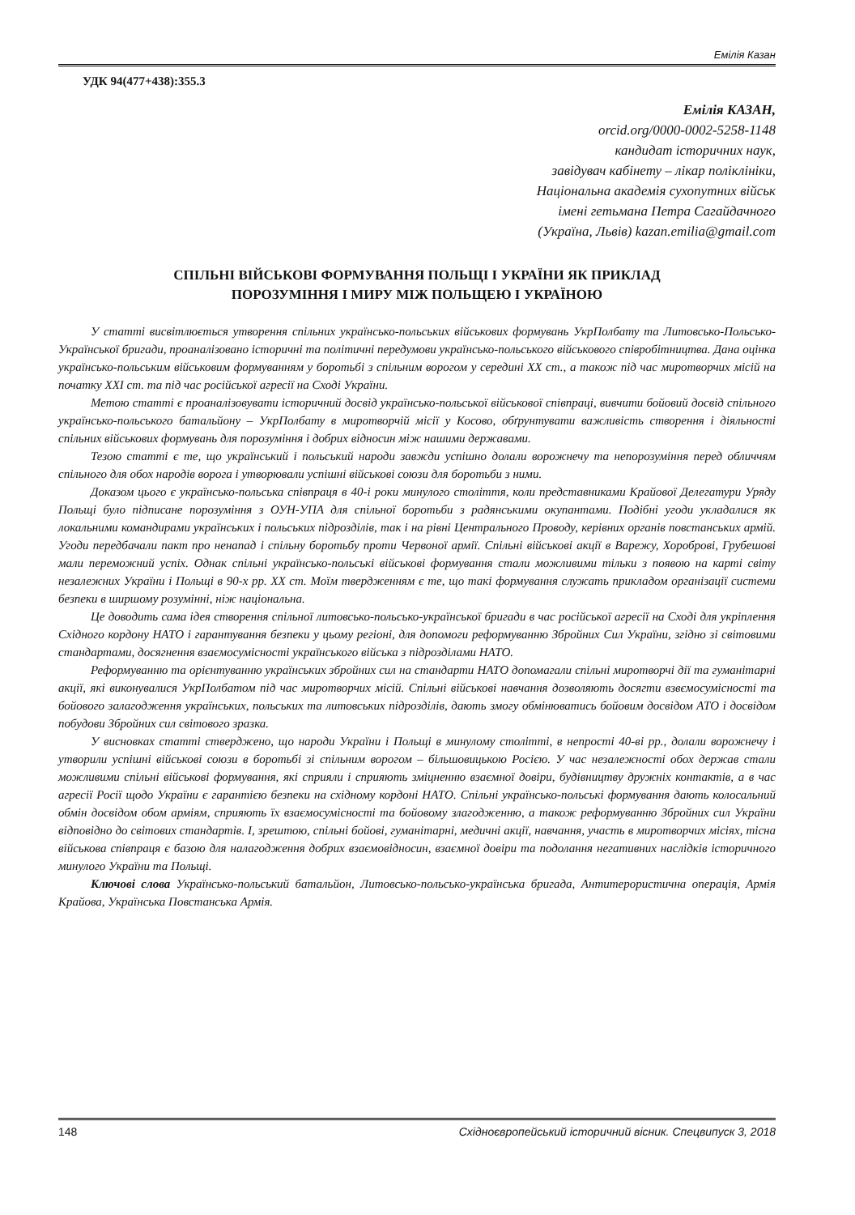Емілія Казан
УДК 94(477+438):355.3
Емілія КАЗАН,
orcid.org/0000-0002-5258-1148
кандидат історичних наук,
завідувач кабінету – лікар поліклініки,
Національна академія сухопутних військ
імені гетьмана Петра Сагайдачного
(Україна, Львів) kazan.emilia@gmail.com
СПІЛЬНІ ВІЙСЬКОВІ ФОРМУВАННЯ ПОЛЬЩІ І УКРАЇНИ ЯК ПРИКЛАД
ПОРОЗУМІННЯ І МИРУ МІЖ ПОЛЬЩЕЮ І УКРАЇНОЮ
У статті висвітлюється утворення спільних українсько-польських військових формувань УкрПолбату та Литовсько-Польсько-Української бригади, проаналізовано історичні та політичні передумови українсько-польського військового співробітництва. Дана оцінка українсько-польським військовим формуванням у боротьбі з спільним ворогом у середині ХХ ст., а також під час миротворчих місій на початку ХХІ ст. та під час російської агресії на Сході України.
Метою статті є проаналізовувати історичний досвід українсько-польської військової співпраці, вивчити бойовий досвід спільного українсько-польського батальйону – УкрПолбату в миротворчій місії у Косово, обґрунтувати важливість створення і діяльності спільних військових формувань для порозуміння і добрих відносин між нашими державами.
Тезою статті є те, що український і польський народи завжди успішно долали ворожнечу та непорозуміння перед обличчям спільного для обох народів ворога і утворювали успішні військові союзи для боротьби з ними.
Доказом цього є українсько-польська співпраця в 40-і роки минулого століття, коли представниками Крайової Делегатури Уряду Польщі було підписане порозуміння з ОУН-УПА для спільної боротьби з радянськими окупантами. Подібні угоди укладалися як локальними командирами українських і польських підрозділів, так і на рівні Центрального Проводу, керівних органів повстанських армій. Угоди передбачали пакт про ненапад і спільну боротьбу проти Червоної армії. Спільні військові акції в Варежу, Хороброві, Грубешові мали переможний успіх. Однак спільні українсько-польські військові формування стали можливими тільки з появою на карті світу незалежних України і Польщі в 90-х рр. ХХ ст. Моїм твердженням є те, що такі формування служать прикладом організації системи безпеки в ширшому розумінні, ніж національна.
Це доводить сама ідея створення спільної литовсько-польсько-української бригади в час російської агресії на Сході для укріплення Східного кордону НАТО і гарантування безпеки у цьому регіоні, для допомоги реформуванню Збройних Сил України, згідно зі світовими стандартами, досягнення взаємосумісності українського війська з підрозділами НАТО.
Реформуванню та орієнтуванню українських збройних сил на стандарти НАТО допомагали спільні миротворчі дії та гуманітарні акції, які виконувалися УкрПолбатом під час миротворчих місій. Спільні військові навчання дозволяють досягти взвємосумісності та бойового залагодження українських, польських та литовських підрозділів, дають змогу обмінюватись бойовим досвідом АТО і досвідом побудови Збройних сил світового зразка.
У висновках статті стверджено, що народи України і Польщі в минулому столітті, в непрості 40-ві рр., долали ворожнечу і утворили успішні військові союзи в боротьбі зі спільним ворогом – більшовицькою Росією. У час незалежності обох держав стали можливими спільні військові формування, які сприяли і сприяють зміцненню взаємної довіри, будівництву дружніх контактів, а в час агресії Росії щодо України є гарантією безпеки на східному кордоні НАТО. Спільні українсько-польські формування дають колосальний обмін досвідом обом арміям, сприяють їх взаємосумісності та бойовому злагодженню, а також реформуванню Збройних сил України відповідно до світових стандартів. І, зрештою, спільні бойові, гуманітарні, медичні акції, навчання, участь в миротворчих місіях, тісна військова співпраця є базою для налагодження добрих взаємовідносин, взаємної довіри та подолання негативних наслідків історичного минулого України та Польщі.
Ключові слова Українсько-польський батальйон, Литовсько-польсько-українська бригада, Антитерористична операція, Армія Крайова, Українська Повстанська Армія.
148 Східноєвропейський історичний вісник. Спецвипуск 3, 2018